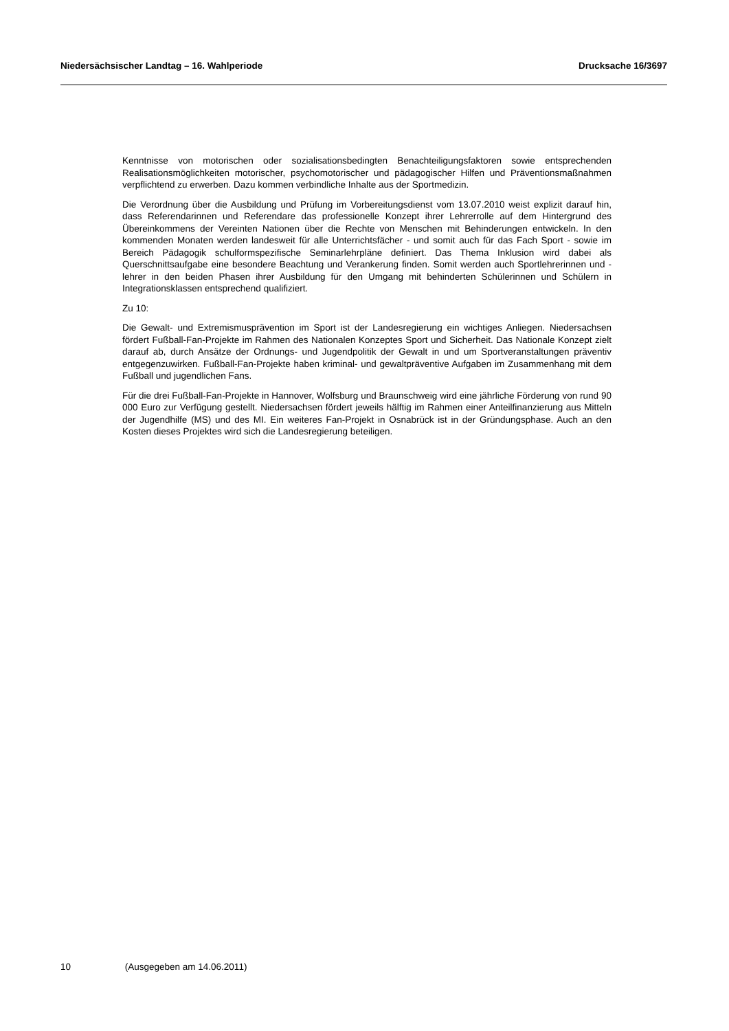Niedersächsischer Landtag – 16. Wahlperiode Drucksache 16/3697
Kenntnisse von motorischen oder sozialisationsbedingten Benachteiligungsfaktoren sowie entsprechenden Realisationsmöglichkeiten motorischer, psychomotorischer und pädagogischer Hilfen und Präventionsmaßnahmen verpflichtend zu erwerben. Dazu kommen verbindliche Inhalte aus der Sportmedizin.
Die Verordnung über die Ausbildung und Prüfung im Vorbereitungsdienst vom 13.07.2010 weist explizit darauf hin, dass Referendarinnen und Referendare das professionelle Konzept ihrer Lehrerrolle auf dem Hintergrund des Übereinkommens der Vereinten Nationen über die Rechte von Menschen mit Behinderungen entwickeln. In den kommenden Monaten werden landesweit für alle Unterrichtsfächer - und somit auch für das Fach Sport - sowie im Bereich Pädagogik schulformspezifische Seminarlehrpläne definiert. Das Thema Inklusion wird dabei als Querschnittsaufgabe eine besondere Beachtung und Verankerung finden. Somit werden auch Sportlehrerinnen und -lehrer in den beiden Phasen ihrer Ausbildung für den Umgang mit behinderten Schülerinnen und Schülern in Integrationsklassen entsprechend qualifiziert.
Zu 10:
Die Gewalt- und Extremismusprävention im Sport ist der Landesregierung ein wichtiges Anliegen. Niedersachsen fördert Fußball-Fan-Projekte im Rahmen des Nationalen Konzeptes Sport und Sicherheit. Das Nationale Konzept zielt darauf ab, durch Ansätze der Ordnungs- und Jugendpolitik der Gewalt in und um Sportveranstaltungen präventiv entgegenzuwirken. Fußball-Fan-Projekte haben kriminal- und gewaltpräventive Aufgaben im Zusammenhang mit dem Fußball und jugendlichen Fans.
Für die drei Fußball-Fan-Projekte in Hannover, Wolfsburg und Braunschweig wird eine jährliche Förderung von rund 90 000 Euro zur Verfügung gestellt. Niedersachsen fördert jeweils hälftig im Rahmen einer Anteilfinanzierung aus Mitteln der Jugendhilfe (MS) und des MI. Ein weiteres Fan-Projekt in Osnabrück ist in der Gründungsphase. Auch an den Kosten dieses Projektes wird sich die Landesregierung beteiligen.
10 (Ausgegeben am 14.06.2011)